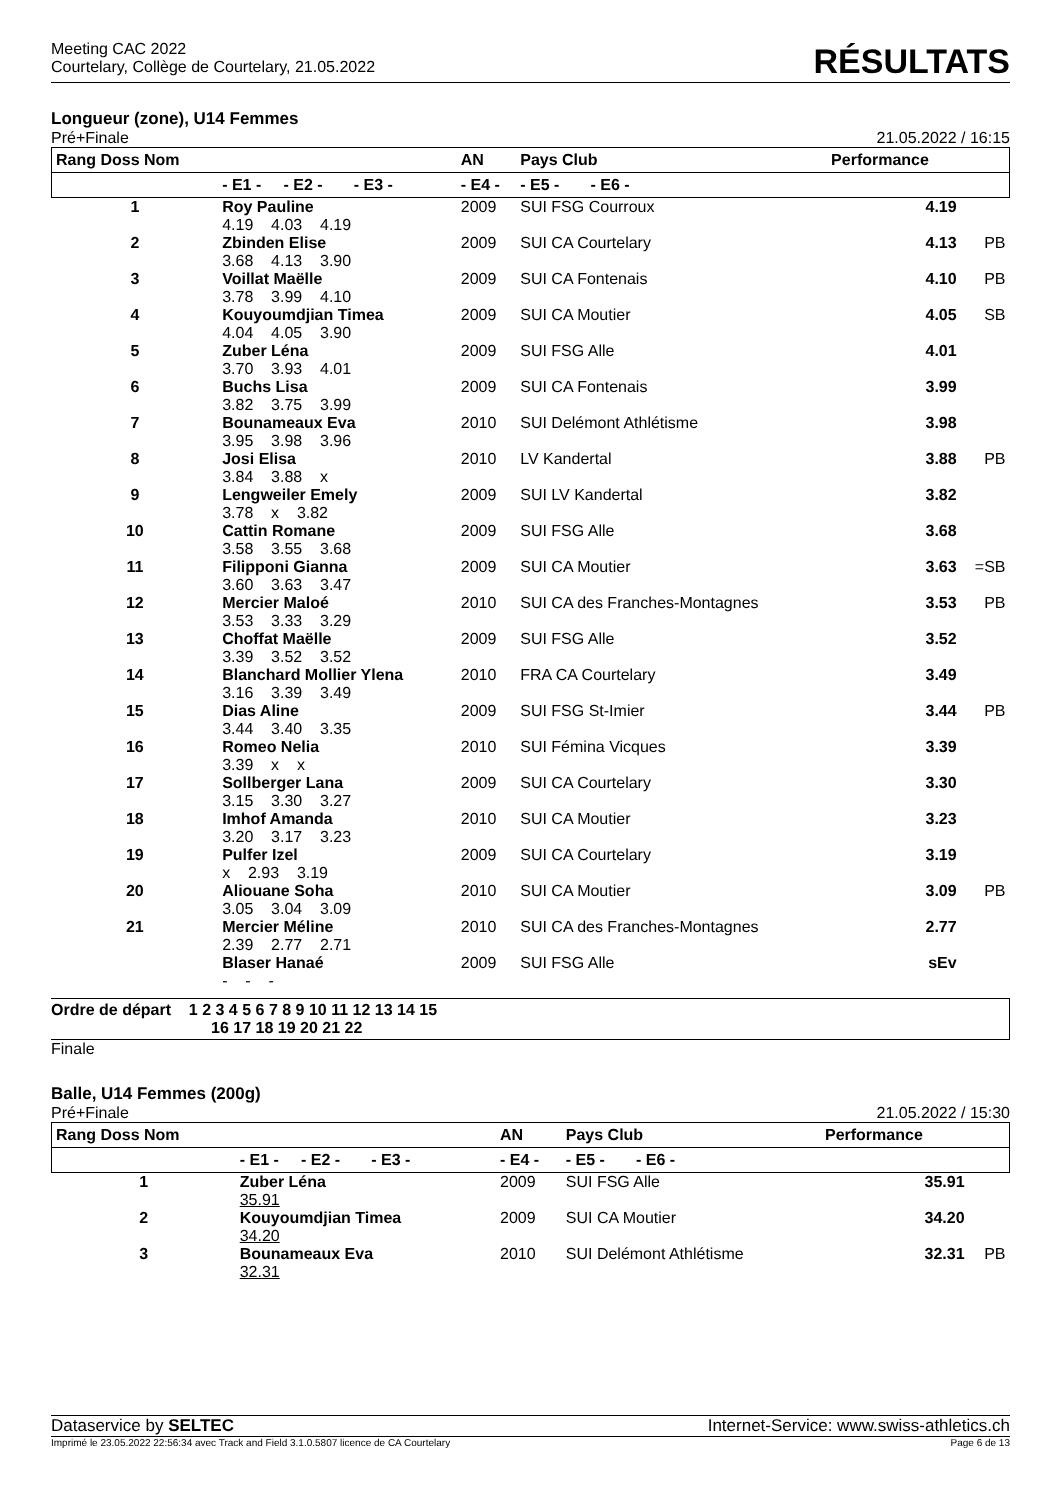Meeting CAC 2022
Courtelary, Collège de Courtelary, 21.05.2022
RÉSULTATS
Longueur (zone), U14 Femmes
Pré+Finale 21.05.2022 / 16:15
| Rang Doss Nom | | | AN | Pays Club | Performance | |
| --- | --- | --- | --- | --- | --- | --- |
| | - E1 - - E2 - - E3 - | | - E4 - | - E5 - - E6 - | | |
| 1 | Roy Pauline 4.19 4.03 4.19 | | 2009 | SUI FSG Courroux | 4.19 | |
| 2 | Zbinden Elise 3.68 4.13 3.90 | | 2009 | SUI CA Courtelary | 4.13 | PB |
| 3 | Voillat Maëlle 3.78 3.99 4.10 | | 2009 | SUI CA Fontenais | 4.10 | PB |
| 4 | Kouyoumdjian Timea 4.04 4.05 3.90 | | 2009 | SUI CA Moutier | 4.05 | SB |
| 5 | Zuber Léna 3.70 3.93 4.01 | | 2009 | SUI FSG Alle | 4.01 | |
| 6 | Buchs Lisa 3.82 3.75 3.99 | | 2009 | SUI CA Fontenais | 3.99 | |
| 7 | Bounameaux Eva 3.95 3.98 3.96 | | 2010 | SUI Delémont Athlétisme | 3.98 | |
| 8 | Josi Elisa 3.84 3.88 x | | 2010 | LV Kandertal | 3.88 | PB |
| 9 | Lengweiler Emely 3.78 x 3.82 | | 2009 | SUI LV Kandertal | 3.82 | |
| 10 | Cattin Romane 3.58 3.55 3.68 | | 2009 | SUI FSG Alle | 3.68 | |
| 11 | Filipponi Gianna 3.60 3.63 3.47 | | 2009 | SUI CA Moutier | 3.63 | =SB |
| 12 | Mercier Maloé 3.53 3.33 3.29 | | 2010 | SUI CA des Franches-Montagnes | 3.53 | PB |
| 13 | Choffat Maëlle 3.39 3.52 3.52 | | 2009 | SUI FSG Alle | 3.52 | |
| 14 | Blanchard Mollier Ylena 3.16 3.39 3.49 | | 2010 | FRA CA Courtelary | 3.49 | |
| 15 | Dias Aline 3.44 3.40 3.35 | | 2009 | SUI FSG St-Imier | 3.44 | PB |
| 16 | Romeo Nelia 3.39 x x | | 2010 | SUI Fémina Vicques | 3.39 | |
| 17 | Sollberger Lana 3.15 3.30 3.27 | | 2009 | SUI CA Courtelary | 3.30 | |
| 18 | Imhof Amanda 3.20 3.17 3.23 | | 2010 | SUI CA Moutier | 3.23 | |
| 19 | Pulfer Izel x 2.93 3.19 | | 2009 | SUI CA Courtelary | 3.19 | |
| 20 | Aliouane Soha 3.05 3.04 3.09 | | 2010 | SUI CA Moutier | 3.09 | PB |
| 21 | Mercier Méline 2.39 2.77 2.71 | | 2010 | SUI CA des Franches-Montagnes | 2.77 | |
| | Blaser Hanaé - - - | | 2009 | SUI FSG Alle | sEv | |
Ordre de départ 1 2 3 4 5 6 7 8 9 10 11 12 13 14 15
16 17 18 19 20 21 22
Finale
Balle, U14 Femmes (200g)
Pré+Finale 21.05.2022 / 15:30
| Rang Doss Nom | | | AN | Pays Club | Performance | |
| --- | --- | --- | --- | --- | --- | --- |
| | - E1 - - E2 - - E3 - | | - E4 - | - E5 - - E6 - | | |
| 1 | Zuber Léna 35.91 | | 2009 | SUI FSG Alle | 35.91 | |
| 2 | Kouyoumdjian Timea 34.20 | | 2009 | SUI CA Moutier | 34.20 | |
| 3 | Bounameaux Eva 32.31 | | 2010 | SUI Delémont Athlétisme | 32.31 | PB |
Dataservice by SELTEC Internet-Service: www.swiss-athletics.ch
Imprimé le 23.05.2022 22:56:34 avec Track and Field 3.1.0.5807 licence de CA Courtelary Page 6 de 13